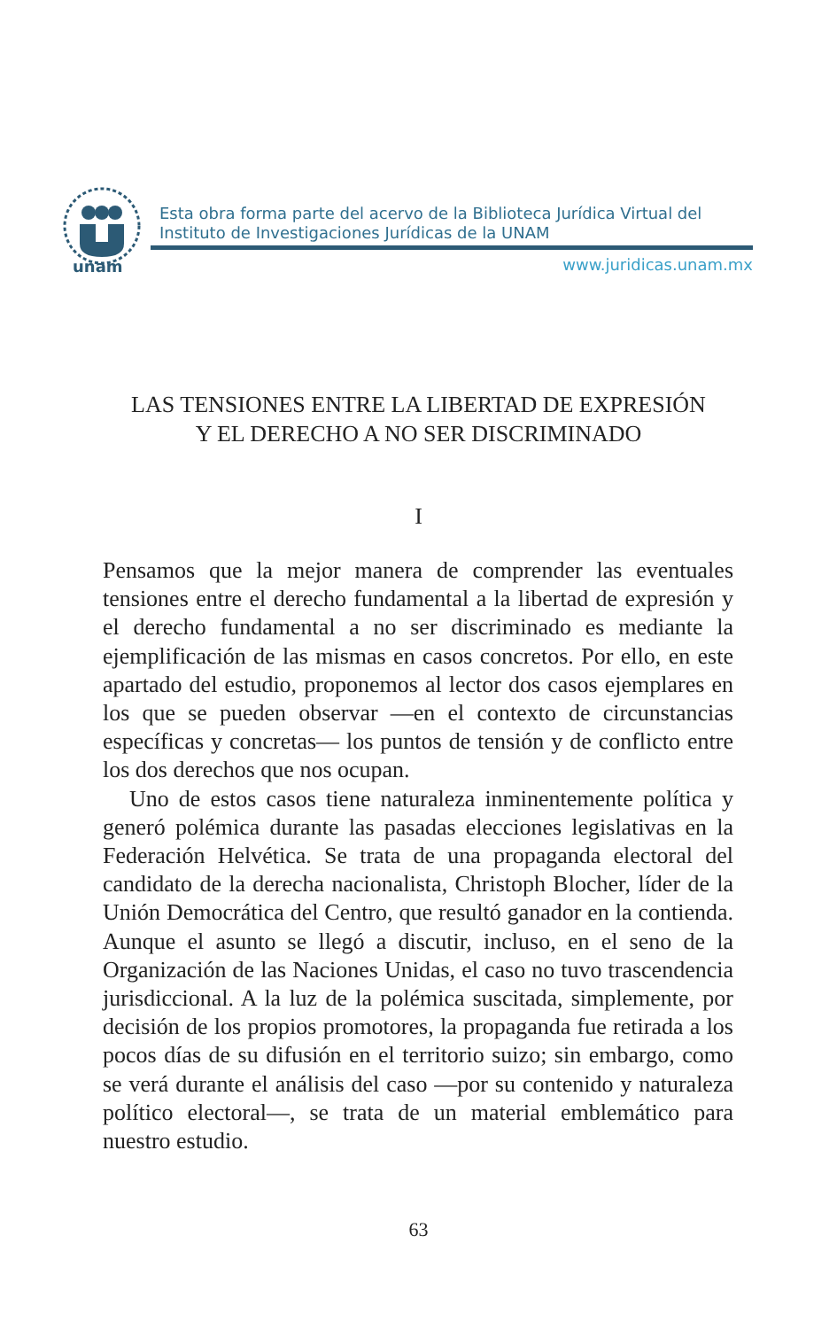unam
Esta obra forma parte del acervo de la Biblioteca Jurídica Virtual del Instituto de Investigaciones Jurídicas de la UNAM
www.juridicas.unam.mx
LAS TENSIONES ENTRE LA LIBERTAD DE EXPRESIÓN
Y EL DERECHO A NO SER DISCRIMINADO
I
Pensamos que la mejor manera de comprender las eventuales tensiones entre el derecho fundamental a la libertad de expresión y el derecho fundamental a no ser discriminado es mediante la ejemplificación de las mismas en casos concretos. Por ello, en este apartado del estudio, proponemos al lector dos casos ejemplares en los que se pueden observar —en el contexto de circunstancias específicas y concretas— los puntos de tensión y de conflicto entre los dos derechos que nos ocupan.
Uno de estos casos tiene naturaleza inminentemente política y generó polémica durante las pasadas elecciones legislativas en la Federación Helvética. Se trata de una propaganda electoral del candidato de la derecha nacionalista, Christoph Blocher, líder de la Unión Democrática del Centro, que resultó ganador en la contienda. Aunque el asunto se llegó a discutir, incluso, en el seno de la Organización de las Naciones Unidas, el caso no tuvo trascendencia jurisdiccional. A la luz de la polémica suscitada, simplemente, por decisión de los propios promotores, la propaganda fue retirada a los pocos días de su difusión en el territorio suizo; sin embargo, como se verá durante el análisis del caso —por su contenido y naturaleza político electoral—, se trata de un material emblemático para nuestro estudio.
63